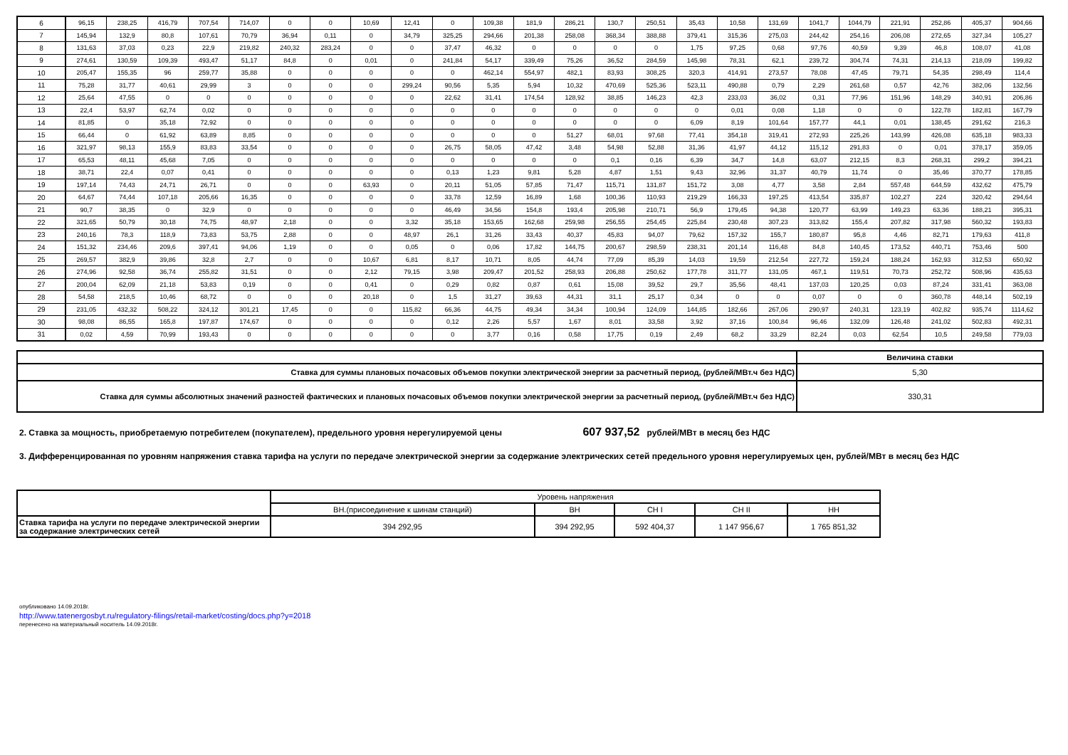| 6 | 96,15 | 238,25 | 416,79 | 707,54 | 714,07 | 0 | 0 | 10,69 | 12,41 | 0 | 109,38 | 181,9 | 286,21 | 130,7 | 250,51 | 35,43 | 10,58 | 131,69 | 1041,7 | 1044,79 | 221,91 | 252,86 | 405,37 | 904,66 |
| 7 | 145,94 | 132,9 | 80,8 | 107,61 | 70,79 | 36,94 | 0,11 | 0 | 34,79 | 325,25 | 294,66 | 201,38 | 258,08 | 368,34 | 388,88 | 379,41 | 315,36 | 275,03 | 244,42 | 254,16 | 206,08 | 272,65 | 327,34 | 105,27 |
| 8 | 131,63 | 37,03 | 0,23 | 22,9 | 219,82 | 240,32 | 283,24 | 0 | 0 | 37,47 | 46,32 | 0 | 0 | 0 | 0 | 1,75 | 97,25 | 0,68 | 97,76 | 40,59 | 9,39 | 46,8 | 108,07 | 41,08 |
| 9 | 274,61 | 130,59 | 109,39 | 493,47 | 51,17 | 84,8 | 0 | 0,01 | 0 | 241,84 | 54,17 | 339,49 | 75,26 | 36,52 | 284,59 | 145,98 | 78,31 | 62,1 | 239,72 | 304,74 | 74,31 | 214,13 | 218,09 | 199,82 |
| 10 | 205,47 | 155,35 | 96 | 259,77 | 35,88 | 0 | 0 | 0 | 0 | 0 | 462,14 | 554,97 | 482,1 | 83,93 | 308,25 | 320,3 | 414,91 | 273,57 | 78,08 | 47,45 | 79,71 | 54,35 | 298,49 | 114,4 |
| 11 | 75,28 | 31,77 | 40,61 | 29,99 | 3 | 0 | 0 | 0 | 299,24 | 90,56 | 5,35 | 5,94 | 10,32 | 470,69 | 525,36 | 523,11 | 490,88 | 0,79 | 2,29 | 261,68 | 0,57 | 42,76 | 382,06 | 132,56 |
| 12 | 25,64 | 47,55 | 0 | 0 | 0 | 0 | 0 | 0 | 0 | 22,62 | 31,41 | 174,54 | 128,92 | 38,85 | 146,23 | 42,3 | 233,03 | 36,02 | 0,31 | 77,96 | 151,96 | 148,29 | 340,91 | 206,86 |
| 13 | 22,4 | 53,97 | 62,74 | 0,02 | 0 | 0 | 0 | 0 | 0 | 0 | 0 | 0 | 0 | 0 | 0 | 0 | 0,01 | 0,08 | 1,18 | 0 | 0 | 122,78 | 182,81 | 167,79 |
| 14 | 81,85 | 0 | 35,18 | 72,92 | 0 | 0 | 0 | 0 | 0 | 0 | 0 | 0 | 0 | 0 | 0 | 6,09 | 8,19 | 101,64 | 157,77 | 44,1 | 0,01 | 138,45 | 291,62 | 216,3 |
| 15 | 66,44 | 0 | 61,92 | 63,89 | 8,85 | 0 | 0 | 0 | 0 | 0 | 0 | 0 | 51,27 | 68,01 | 97,68 | 77,41 | 354,18 | 319,41 | 272,93 | 225,26 | 143,99 | 426,08 | 635,18 | 983,33 |
| 16 | 321,97 | 98,13 | 155,9 | 83,83 | 33,54 | 0 | 0 | 0 | 0 | 26,75 | 58,05 | 47,42 | 3,48 | 54,98 | 52,88 | 31,36 | 41,97 | 44,12 | 115,12 | 291,83 | 0 | 0,01 | 378,17 | 359,05 |
| 17 | 65,53 | 48,11 | 45,68 | 7,05 | 0 | 0 | 0 | 0 | 0 | 0 | 0 | 0 | 0 | 0,1 | 0,16 | 6,39 | 34,7 | 14,8 | 63,07 | 212,15 | 8,3 | 268,31 | 299,2 | 394,21 |
| 18 | 38,71 | 22,4 | 0,07 | 0,41 | 0 | 0 | 0 | 0 | 0 | 0,13 | 1,23 | 9,81 | 5,28 | 4,87 | 1,51 | 9,43 | 32,96 | 31,37 | 40,79 | 11,74 | 0 | 35,46 | 370,77 | 178,85 |
| 19 | 197,14 | 74,43 | 24,71 | 26,71 | 0 | 0 | 0 | 63,93 | 0 | 20,11 | 51,05 | 57,85 | 71,47 | 115,71 | 131,87 | 151,72 | 3,08 | 4,77 | 3,58 | 2,84 | 557,48 | 644,59 | 432,62 | 475,79 |
| 20 | 64,67 | 74,44 | 107,18 | 205,66 | 16,35 | 0 | 0 | 0 | 0 | 33,78 | 12,59 | 16,89 | 1,68 | 100,36 | 110,93 | 219,29 | 166,33 | 197,25 | 413,54 | 335,87 | 102,27 | 224 | 320,42 | 294,64 |
| 21 | 90,7 | 38,35 | 0 | 32,9 | 0 | 0 | 0 | 0 | 0 | 46,49 | 34,56 | 154,8 | 193,4 | 205,98 | 210,71 | 56,9 | 179,45 | 94,38 | 120,77 | 63,99 | 149,23 | 63,36 | 188,21 | 395,31 |
| 22 | 321,65 | 50,79 | 30,18 | 74,75 | 48,97 | 2,18 | 0 | 0 | 3,32 | 35,18 | 153,65 | 162,68 | 259,98 | 256,55 | 254,45 | 225,84 | 230,48 | 307,23 | 313,82 | 155,4 | 207,82 | 317,98 | 560,32 | 193,83 |
| 23 | 240,16 | 78,3 | 118,9 | 73,83 | 53,75 | 2,88 | 0 | 0 | 48,97 | 26,1 | 31,26 | 33,43 | 40,37 | 45,83 | 94,07 | 79,62 | 157,32 | 155,7 | 180,87 | 95,8 | 4,46 | 82,71 | 179,63 | 411,8 |
| 24 | 151,32 | 234,46 | 209,6 | 397,41 | 94,06 | 1,19 | 0 | 0 | 0,05 | 0 | 0,06 | 17,82 | 144,75 | 200,67 | 298,59 | 238,31 | 201,14 | 116,48 | 84,8 | 140,45 | 173,52 | 440,71 | 753,46 | 500 |
| 25 | 269,57 | 382,9 | 39,86 | 32,8 | 2,7 | 0 | 0 | 10,67 | 6,81 | 8,17 | 10,71 | 8,05 | 44,74 | 77,09 | 85,39 | 14,03 | 19,59 | 212,54 | 227,72 | 159,24 | 188,24 | 162,93 | 312,53 | 650,92 |
| 26 | 274,96 | 92,58 | 36,74 | 255,82 | 31,51 | 0 | 0 | 2,12 | 79,15 | 3,98 | 209,47 | 201,52 | 258,93 | 206,88 | 250,62 | 177,78 | 311,77 | 131,05 | 467,1 | 119,51 | 70,73 | 252,72 | 508,96 | 435,63 |
| 27 | 200,04 | 62,09 | 21,18 | 53,83 | 0,19 | 0 | 0 | 0,41 | 0 | 0,29 | 0,82 | 0,87 | 0,61 | 15,08 | 39,52 | 29,7 | 35,56 | 48,41 | 137,03 | 120,25 | 0,03 | 87,24 | 331,41 | 363,08 |
| 28 | 54,58 | 218,5 | 10,46 | 68,72 | 0 | 0 | 0 | 20,18 | 0 | 1,5 | 31,27 | 39,63 | 44,31 | 31,1 | 25,17 | 0,34 | 0 | 0 | 0,07 | 0 | 0 | 360,78 | 448,14 | 502,19 |
| 29 | 231,05 | 432,32 | 508,22 | 324,12 | 301,21 | 17,45 | 0 | 0 | 115,82 | 66,36 | 44,75 | 49,34 | 34,34 | 100,94 | 124,09 | 144,85 | 182,66 | 267,06 | 290,97 | 240,31 | 123,19 | 402,82 | 935,74 | 1114,62 |
| 30 | 98,08 | 86,55 | 165,8 | 197,87 | 174,67 | 0 | 0 | 0 | 0 | 0,12 | 2,26 | 5,57 | 1,67 | 8,01 | 33,58 | 3,92 | 37,16 | 100,84 | 96,46 | 132,09 | 126,48 | 241,02 | 502,83 | 492,31 |
| 31 | 0,02 | 4,59 | 70,99 | 193,43 | 0 | 0 | 0 | 0 | 0 | 0 | 3,77 | 0,16 | 0,58 | 17,75 | 0,19 | 2,49 | 68,2 | 33,29 | 82,24 | 0,03 | 62,54 | 10,5 | 249,58 | 779,03 |
| | Величина ставки |
| Ставка для суммы плановых почасовых объемов покупки электрической энергии за расчетный период, (рублей/МВт.ч без НДС) | 5,30 |
| Ставка для суммы абсолютных значений разностей фактических и плановых почасовых объемов покупки электрической энергии за расчетный период, (рублей/МВт.ч без НДС) | 330,31 |
2. Ставка за мощность, приобретаемую потребителем (покупателем), предельного уровня нерегулируемой цены 607 937,52 рублей/МВт в месяц без НДС
3. Дифференцированная по уровням напряжения ставка тарифа на услуги по передаче электрической энергии за содержание электрических сетей предельного уровня нерегулируемых цен, рублей/МВт в месяц без НДС
| | Уровень напряжения | | | | |
| | ВН.(присоединение к шинам станций) | ВН | СН I | СН II | НН |
| Ставка тарифа на услуги по передаче электрической энергии за содержание электрических сетей | 394 292,95 | 394 292,95 | 592 404,37 | 1 147 956,67 | 1 765 851,32 |
опубликовано 14.09.2018г.
http://www.tatenergosbyt.ru/regulatory-filings/retail-market/costing/docs.php?y=2018
перенесено на материальный носитель 14.09.2018г.